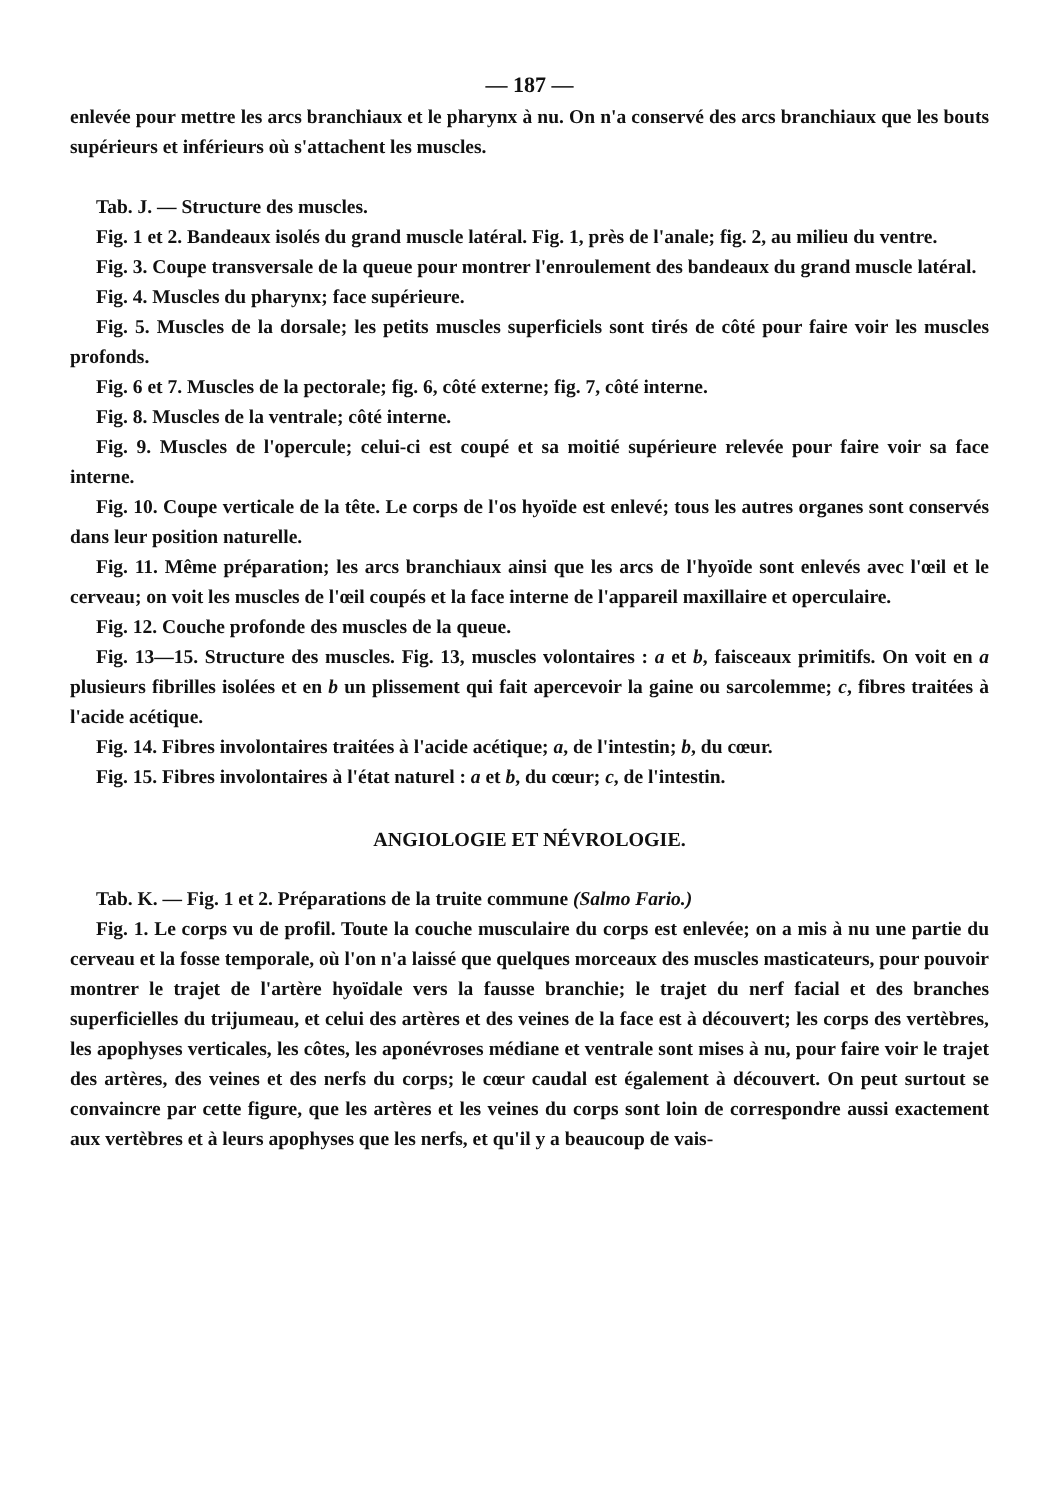— 187 —
enlevée pour mettre les arcs branchiaux et le pharynx à nu. On n'a conservé des arcs branchiaux que les bouts supérieurs et inférieurs où s'attachent les muscles.
Tab. J. — Structure des muscles.
Fig. 1 et 2. Bandeaux isolés du grand muscle latéral. Fig. 1, près de l'anale; fig. 2, au milieu du ventre.
Fig. 3. Coupe transversale de la queue pour montrer l'enroulement des bandeaux du grand muscle latéral.
Fig. 4. Muscles du pharynx; face supérieure.
Fig. 5. Muscles de la dorsale; les petits muscles superficiels sont tirés de côté pour faire voir les muscles profonds.
Fig. 6 et 7. Muscles de la pectorale; fig. 6, côté externe; fig. 7, côté interne.
Fig. 8. Muscles de la ventrale; côté interne.
Fig. 9. Muscles de l'opercule; celui-ci est coupé et sa moitié supérieure relevée pour faire voir sa face interne.
Fig. 10. Coupe verticale de la tête. Le corps de l'os hyoïde est enlevé; tous les autres organes sont conservés dans leur position naturelle.
Fig. 11. Même préparation; les arcs branchiaux ainsi que les arcs de l'hyoïde sont enlevés avec l'œil et le cerveau; on voit les muscles de l'œil coupés et la face interne de l'appareil maxillaire et operculaire.
Fig. 12. Couche profonde des muscles de la queue.
Fig. 13—15. Structure des muscles. Fig. 13, muscles volontaires : a et b, faisceaux primitifs. On voit en a plusieurs fibrilles isolées et en b un plissement qui fait apercevoir la gaine ou sarcolemme; c, fibres traitées à l'acide acétique.
Fig. 14. Fibres involontaires traitées à l'acide acétique; a, de l'intestin; b, du cœur.
Fig. 15. Fibres involontaires à l'état naturel : a et b, du cœur; c, de l'intestin.
ANGIOLOGIE ET NÉVROLOGIE.
Tab. K. — Fig. 1 et 2. Préparations de la truite commune (Salmo Fario.)
Fig. 1. Le corps vu de profil. Toute la couche musculaire du corps est enlevée; on a mis à nu une partie du cerveau et la fosse temporale, où l'on n'a laissé que quelques morceaux des muscles masticateurs, pour pouvoir montrer le trajet de l'artère hyoïdale vers la fausse branchie; le trajet du nerf facial et des branches superficielles du trijumeau, et celui des artères et des veines de la face est à découvert; les corps des vertèbres, les apophyses verticales, les côtes, les aponévroses médiane et ventrale sont mises à nu, pour faire voir le trajet des artères, des veines et des nerfs du corps; le cœur caudal est également à découvert. On peut surtout se convaincre par cette figure, que les artères et les veines du corps sont loin de correspondre aussi exactement aux vertèbres et à leurs apophyses que les nerfs, et qu'il y a beaucoup de vais-